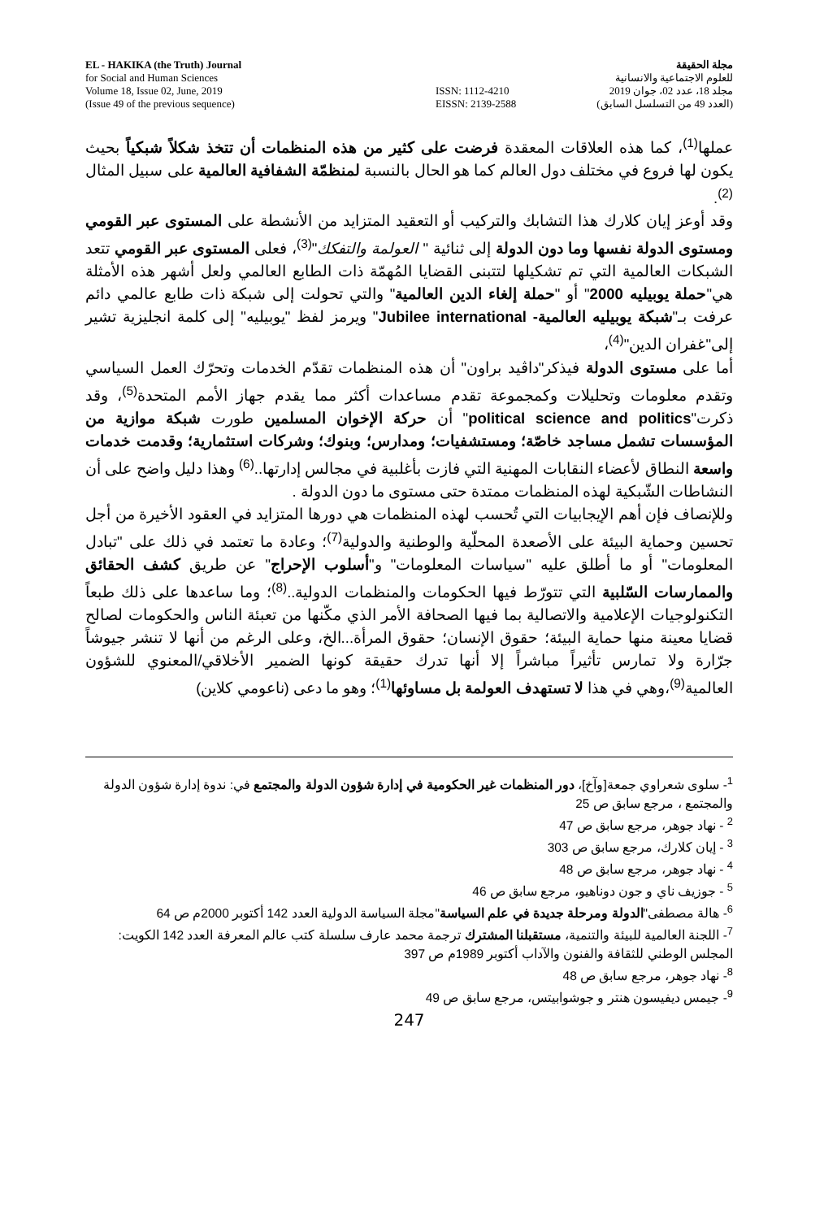EL - HAKIKA (the Truth) Journal
for Social and Human Sciences
Volume 18, Issue 02, June, 2019
(Issue 49 of the previous sequence)
ISSN: 1112-4210
EISSN: 2139-2588
مجلة الحقيقة
للعلوم الاجتماعية والانسانية
مجلد 18، عدد 02، جوان 2019
(العدد 49 من التسلسل السابق)
عملها<sup>(1)</sup>، كما هذه العلاقات المعقدة فرضت على كثير من هذه المنظمات أن تتخذ شكلاً شبكياً بحيث يكون لها فروع في مختلف دول العالم كما هو الحال بالنسبة لمنظمّة الشفافية العالمية على سبيل المثال <sup>(2)</sup>.
وقد أوعز إيان كلارك هذا التشابك والتركيب أو التعقيد المتزايد من الأنشطة على المستوى عبر القومي ومستوى الدولة نفسها وما دون الدولة إلى ثنائية " العولمة والتفكك"<sup>(3)</sup>، فعلى المستوى عبر القومي تتعد الشبكات العالمية التي تم تشكيلها لتتبنى القضايا المُهمّة ذات الطابع العالمي ولعل أشهر هذه الأمثلة هي"حملة يوبيليه 2000" أو "حملة إلغاء الدين العالمية" والتي تحولت إلى شبكة ذات طابع عالمي دائم عرفت بـ"شبكة يوبيليه العالمية- Jubilee international" ويرمز لفظ "يوبيليه" إلى كلمة انجليزية تشير إلى"غفران الدين"<sup>(4)</sup>،
أما على مستوى الدولة فيذكر"داڤيد براون" أن هذه المنظمات تقدّم الخدمات وتحرّك العمل السياسي وتقدم معلومات وتحليلات وكمجموعة تقدم مساعدات أكثر مما يقدم جهاز الأمم المتحدة<sup>(5)</sup>، وقد ذكرت"political science and politics" أن حركة الإخوان المسلمين طورت شبكة موازية من المؤسسات تشمل مساجد خاصّة؛ ومستشفيات؛ ومدارس؛ وبنوك؛ وشركات استثمارية؛ وقدمت خدمات واسعة النطاق لأعضاء النقابات المهنية التي فازت بأغلبية في مجالس إدارتها..<sup>(6)</sup> وهذا دليل واضح على أن النشاطات الشّبكية لهذه المنظمات ممتدة حتى مستوى ما دون الدولة .
وللإنصاف فإن أهم الإيجابيات التي تُحسب لهذه المنظمات هي دورها المتزايد في العقود الأخيرة من أجل تحسين وحماية البيئة على الأصعدة المحلّية والوطنية والدولية<sup>(7)</sup>؛ وعادة ما تعتمد في ذلك على "تبادل المعلومات" أو ما أطلق عليه "سياسات المعلومات" و"أسلوب الإحراج" عن طريق كشف الحقائق والممارسات السّلبية التي تتورّط فيها الحكومات والمنظمات الدولية..<sup>(8)</sup>؛ وما ساعدها على ذلك طبعاً التكنولوجيات الإعلامية والاتصالية بما فيها الصحافة الأمر الذي مكّنها من تعبئة الناس والحكومات لصالح قضايا معينة منها حماية البيئة؛ حقوق الإنسان؛ حقوق المرأة...الخ، وعلى الرغم من أنها لا تنشر جيوشاً جرّارة ولا تمارس تأثيراً مباشراً إلا أنها تدرك حقيقة كونها الضمير الأخلاقي/المعنوي للشؤون العالمية<sup>(9)</sup>،وهي في هذا لا تستهدف العولمة بل مساوئها<sup>(1)</sup>؛ وهو ما دعى (ناعومي كلاين)
<sup>1</sup>- سلوى شعراوي جمعة[وآخ]، دور المنظمات غير الحكومية في إدارة شؤون الدولة والمجتمع في: ندوة إدارة شؤون الدولة والمجتمع ، مرجع سابق ص 25
<sup>2</sup> - نهاد جوهر، مرجع سابق ص 47
<sup>3</sup> - إيان كلارك، مرجع سابق ص 303
<sup>4</sup> - نهاد جوهر، مرجع سابق ص 48
<sup>5</sup> - جوزيف ناي و جون دوناهيو، مرجع سابق ص 46
<sup>6</sup>- هالة مصطفى"الدولة ومرحلة جديدة في علم السياسة"مجلة السياسة الدولية العدد 142 أكتوبر 2000م ص 64
<sup>7</sup>- اللجنة العالمية للبيئة والتنمية، مستقبلنا المشترك ترجمة محمد عارف سلسلة كتب عالم المعرفة العدد 142 الكويت: المجلس الوطني للثقافة والفنون والآداب أكتوبر 1989م ص 397
<sup>8</sup>- نهاد جوهر، مرجع سابق ص 48
<sup>9</sup>- جيمس ديفيسون هنتر و جوشوابيتس، مرجع سابق ص 49
247